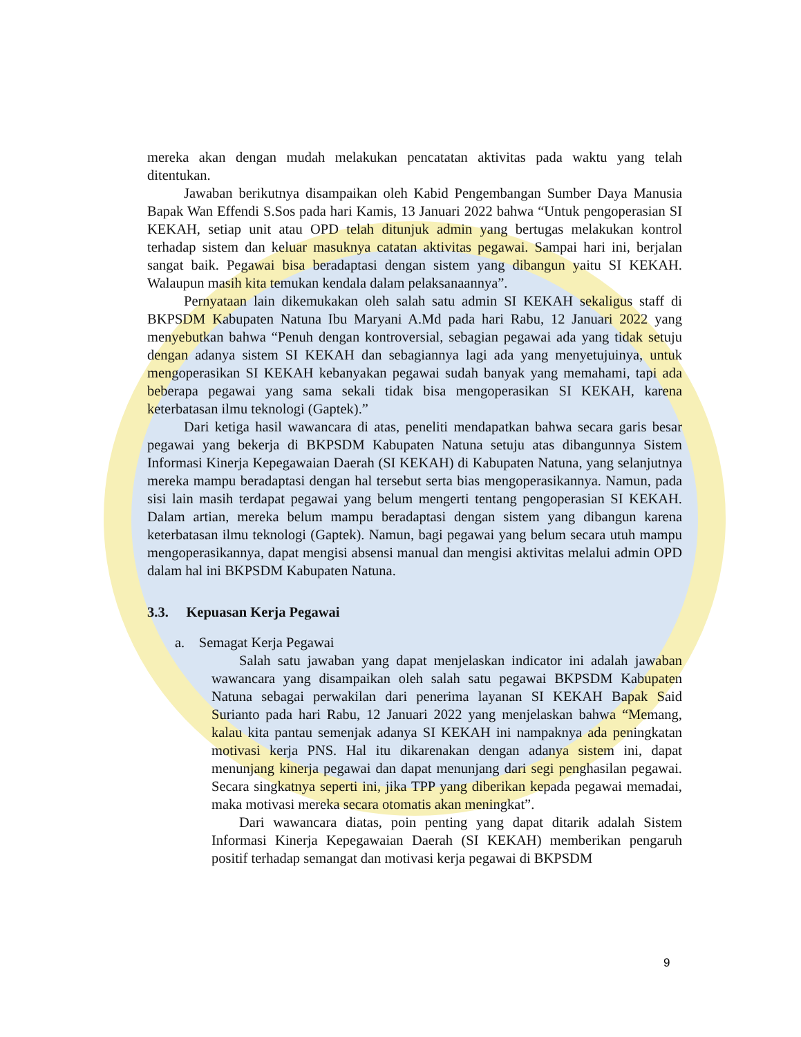mereka akan dengan mudah melakukan pencatatan aktivitas pada waktu yang telah ditentukan.
Jawaban berikutnya disampaikan oleh Kabid Pengembangan Sumber Daya Manusia Bapak Wan Effendi S.Sos pada hari Kamis, 13 Januari 2022 bahwa “Untuk pengoperasian SI KEKAH, setiap unit atau OPD telah ditunjuk admin yang bertugas melakukan kontrol terhadap sistem dan keluar masuknya catatan aktivitas pegawai. Sampai hari ini, berjalan sangat baik. Pegawai bisa beradaptasi dengan sistem yang dibangun yaitu SI KEKAH. Walaupun masih kita temukan kendala dalam pelaksanaannya”.
Pernyataan lain dikemukakan oleh salah satu admin SI KEKAH sekaligus staff di BKPSDM Kabupaten Natuna Ibu Maryani A.Md pada hari Rabu, 12 Januari 2022 yang menyebutkan bahwa “Penuh dengan kontroversial, sebagian pegawai ada yang tidak setuju dengan adanya sistem SI KEKAH dan sebagiannya lagi ada yang menyetujuinya, untuk mengoperasikan SI KEKAH kebanyakan pegawai sudah banyak yang memahami, tapi ada beberapa pegawai yang sama sekali tidak bisa mengoperasikan SI KEKAH, karena keterbatasan ilmu teknologi (Gaptek).”
Dari ketiga hasil wawancara di atas, peneliti mendapatkan bahwa secara garis besar pegawai yang bekerja di BKPSDM Kabupaten Natuna setuju atas dibangunnya Sistem Informasi Kinerja Kepegawaian Daerah (SI KEKAH) di Kabupaten Natuna, yang selanjutnya mereka mampu beradaptasi dengan hal tersebut serta bias mengoperasikannya. Namun, pada sisi lain masih terdapat pegawai yang belum mengerti tentang pengoperasian SI KEKAH. Dalam artian, mereka belum mampu beradaptasi dengan sistem yang dibangun karena keterbatasan ilmu teknologi (Gaptek). Namun, bagi pegawai yang belum secara utuh mampu mengoperasikannya, dapat mengisi absensi manual dan mengisi aktivitas melalui admin OPD dalam hal ini BKPSDM Kabupaten Natuna.
3.3. Kepuasan Kerja Pegawai
a. Semagat Kerja Pegawai
Salah satu jawaban yang dapat menjelaskan indicator ini adalah jawaban wawancara yang disampaikan oleh salah satu pegawai BKPSDM Kabupaten Natuna sebagai perwakilan dari penerima layanan SI KEKAH Bapak Said Surianto pada hari Rabu, 12 Januari 2022 yang menjelaskan bahwa “Memang, kalau kita pantau semenjak adanya SI KEKAH ini nampaknya ada peningkatan motivasi kerja PNS. Hal itu dikarenakan dengan adanya sistem ini, dapat menunjang kinerja pegawai dan dapat menunjang dari segi penghasilan pegawai. Secara singkatnya seperti ini, jika TPP yang diberikan kepada pegawai memadai, maka motivasi mereka secara otomatis akan meningkat”.
Dari wawancara diatas, poin penting yang dapat ditarik adalah Sistem Informasi Kinerja Kepegawaian Daerah (SI KEKAH) memberikan pengaruh positif terhadap semangat dan motivasi kerja pegawai di BKPSDM
9